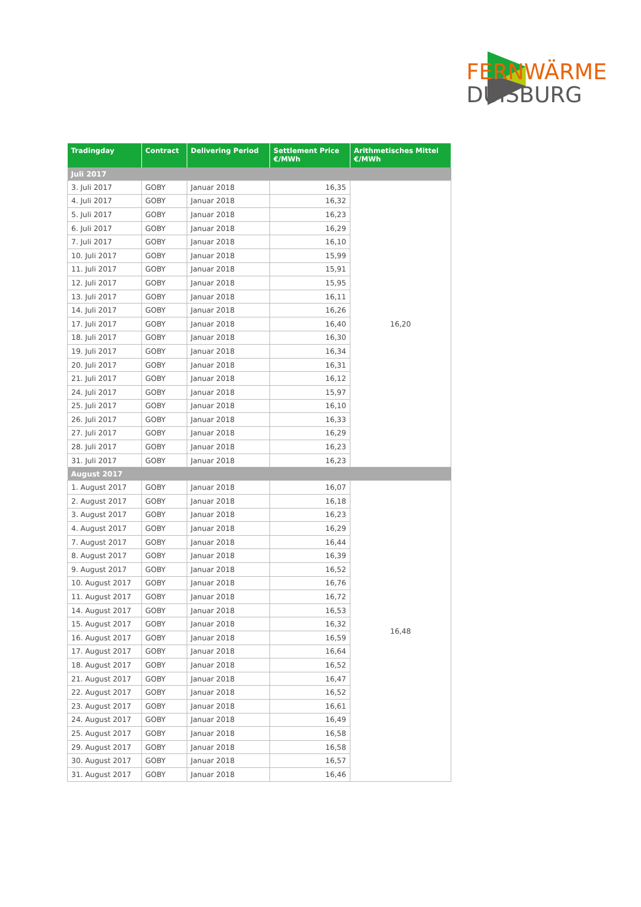FERNWÄRME
DUISBURG
| Tradingday | Contract | Delivering Period | Settlement Price €/MWh | Arithmetisches Mittel €/MWh |
| --- | --- | --- | --- | --- |
| Juli 2017 | | | | |
| 3. Juli 2017 | GOBY | Januar 2018 | 16,35 | 16,20 |
| 4. Juli 2017 | GOBY | Januar 2018 | 16,32 | |
| 5. Juli 2017 | GOBY | Januar 2018 | 16,23 | |
| 6. Juli 2017 | GOBY | Januar 2018 | 16,29 | |
| 7. Juli 2017 | GOBY | Januar 2018 | 16,10 | |
| 10. Juli 2017 | GOBY | Januar 2018 | 15,99 | |
| 11. Juli 2017 | GOBY | Januar 2018 | 15,91 | |
| 12. Juli 2017 | GOBY | Januar 2018 | 15,95 | |
| 13. Juli 2017 | GOBY | Januar 2018 | 16,11 | |
| 14. Juli 2017 | GOBY | Januar 2018 | 16,26 | |
| 17. Juli 2017 | GOBY | Januar 2018 | 16,40 | |
| 18. Juli 2017 | GOBY | Januar 2018 | 16,30 | |
| 19. Juli 2017 | GOBY | Januar 2018 | 16,34 | |
| 20. Juli 2017 | GOBY | Januar 2018 | 16,31 | |
| 21. Juli 2017 | GOBY | Januar 2018 | 16,12 | |
| 24. Juli 2017 | GOBY | Januar 2018 | 15,97 | |
| 25. Juli 2017 | GOBY | Januar 2018 | 16,10 | |
| 26. Juli 2017 | GOBY | Januar 2018 | 16,33 | |
| 27. Juli 2017 | GOBY | Januar 2018 | 16,29 | |
| 28. Juli 2017 | GOBY | Januar 2018 | 16,23 | |
| 31. Juli 2017 | GOBY | Januar 2018 | 16,23 | |
| August 2017 | | | | |
| 1. August 2017 | GOBY | Januar 2018 | 16,07 | 16,48 |
| 2. August 2017 | GOBY | Januar 2018 | 16,18 | |
| 3. August 2017 | GOBY | Januar 2018 | 16,23 | |
| 4. August 2017 | GOBY | Januar 2018 | 16,29 | |
| 7. August 2017 | GOBY | Januar 2018 | 16,44 | |
| 8. August 2017 | GOBY | Januar 2018 | 16,39 | |
| 9. August 2017 | GOBY | Januar 2018 | 16,52 | |
| 10. August 2017 | GOBY | Januar 2018 | 16,76 | |
| 11. August 2017 | GOBY | Januar 2018 | 16,72 | |
| 14. August 2017 | GOBY | Januar 2018 | 16,53 | |
| 15. August 2017 | GOBY | Januar 2018 | 16,32 | |
| 16. August 2017 | GOBY | Januar 2018 | 16,59 | |
| 17. August 2017 | GOBY | Januar 2018 | 16,64 | |
| 18. August 2017 | GOBY | Januar 2018 | 16,52 | |
| 21. August 2017 | GOBY | Januar 2018 | 16,47 | |
| 22. August 2017 | GOBY | Januar 2018 | 16,52 | |
| 23. August 2017 | GOBY | Januar 2018 | 16,61 | |
| 24. August 2017 | GOBY | Januar 2018 | 16,49 | |
| 25. August 2017 | GOBY | Januar 2018 | 16,58 | |
| 29. August 2017 | GOBY | Januar 2018 | 16,58 | |
| 30. August 2017 | GOBY | Januar 2018 | 16,57 | |
| 31. August 2017 | GOBY | Januar 2018 | 16,46 | |